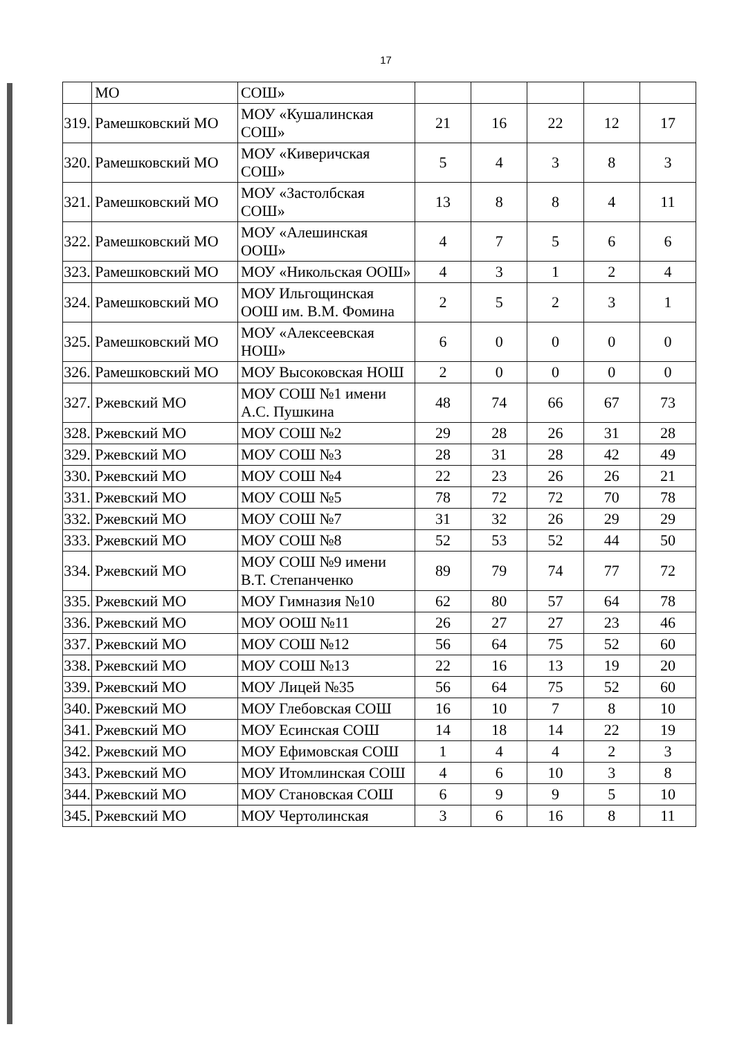17
| | МО | СОШ» | | | | | |
| 319. | Рамешковский МО | МОУ «Кушалинская СОШ» | 21 | 16 | 22 | 12 | 17 |
| 320. | Рамешковский МО | МОУ «Киверичская СОШ» | 5 | 4 | 3 | 8 | 3 |
| 321. | Рамешковский МО | МОУ «Застолбская СОШ» | 13 | 8 | 8 | 4 | 11 |
| 322. | Рамешковский МО | МОУ «Алешинская ООШ» | 4 | 7 | 5 | 6 | 6 |
| 323. | Рамешковский МО | МОУ «Никольская ООШ» | 4 | 3 | 1 | 2 | 4 |
| 324. | Рамешковский МО | МОУ Ильгощинская ООШ им. В.М. Фомина | 2 | 5 | 2 | 3 | 1 |
| 325. | Рамешковский МО | МОУ «Алексеевская НОШ» | 6 | 0 | 0 | 0 | 0 |
| 326. | Рамешковский МО | МОУ Высоковская НОШ | 2 | 0 | 0 | 0 | 0 |
| 327. | Ржевский МО | МОУ СОШ №1 имени А.С. Пушкина | 48 | 74 | 66 | 67 | 73 |
| 328. | Ржевский МО | МОУ СОШ №2 | 29 | 28 | 26 | 31 | 28 |
| 329. | Ржевский МО | МОУ СОШ №3 | 28 | 31 | 28 | 42 | 49 |
| 330. | Ржевский МО | МОУ СОШ №4 | 22 | 23 | 26 | 26 | 21 |
| 331. | Ржевский МО | МОУ СОШ №5 | 78 | 72 | 72 | 70 | 78 |
| 332. | Ржевский МО | МОУ СОШ №7 | 31 | 32 | 26 | 29 | 29 |
| 333. | Ржевский МО | МОУ СОШ №8 | 52 | 53 | 52 | 44 | 50 |
| 334. | Ржевский МО | МОУ СОШ №9 имени В.Т. Степанченко | 89 | 79 | 74 | 77 | 72 |
| 335. | Ржевский МО | МОУ Гимназия №10 | 62 | 80 | 57 | 64 | 78 |
| 336. | Ржевский МО | МОУ ООШ №11 | 26 | 27 | 27 | 23 | 46 |
| 337. | Ржевский МО | МОУ СОШ №12 | 56 | 64 | 75 | 52 | 60 |
| 338. | Ржевский МО | МОУ СОШ №13 | 22 | 16 | 13 | 19 | 20 |
| 339. | Ржевский МО | МОУ Лицей №35 | 56 | 64 | 75 | 52 | 60 |
| 340. | Ржевский МО | МОУ Глебовская СОШ | 16 | 10 | 7 | 8 | 10 |
| 341. | Ржевский МО | МОУ Есинская СОШ | 14 | 18 | 14 | 22 | 19 |
| 342. | Ржевский МО | МОУ Ефимовская СОШ | 1 | 4 | 4 | 2 | 3 |
| 343. | Ржевский МО | МОУ Итомлинская СОШ | 4 | 6 | 10 | 3 | 8 |
| 344. | Ржевский МО | МОУ Становская СОШ | 6 | 9 | 9 | 5 | 10 |
| 345. | Ржевский МО | МОУ Чертолинская | 3 | 6 | 16 | 8 | 11 |